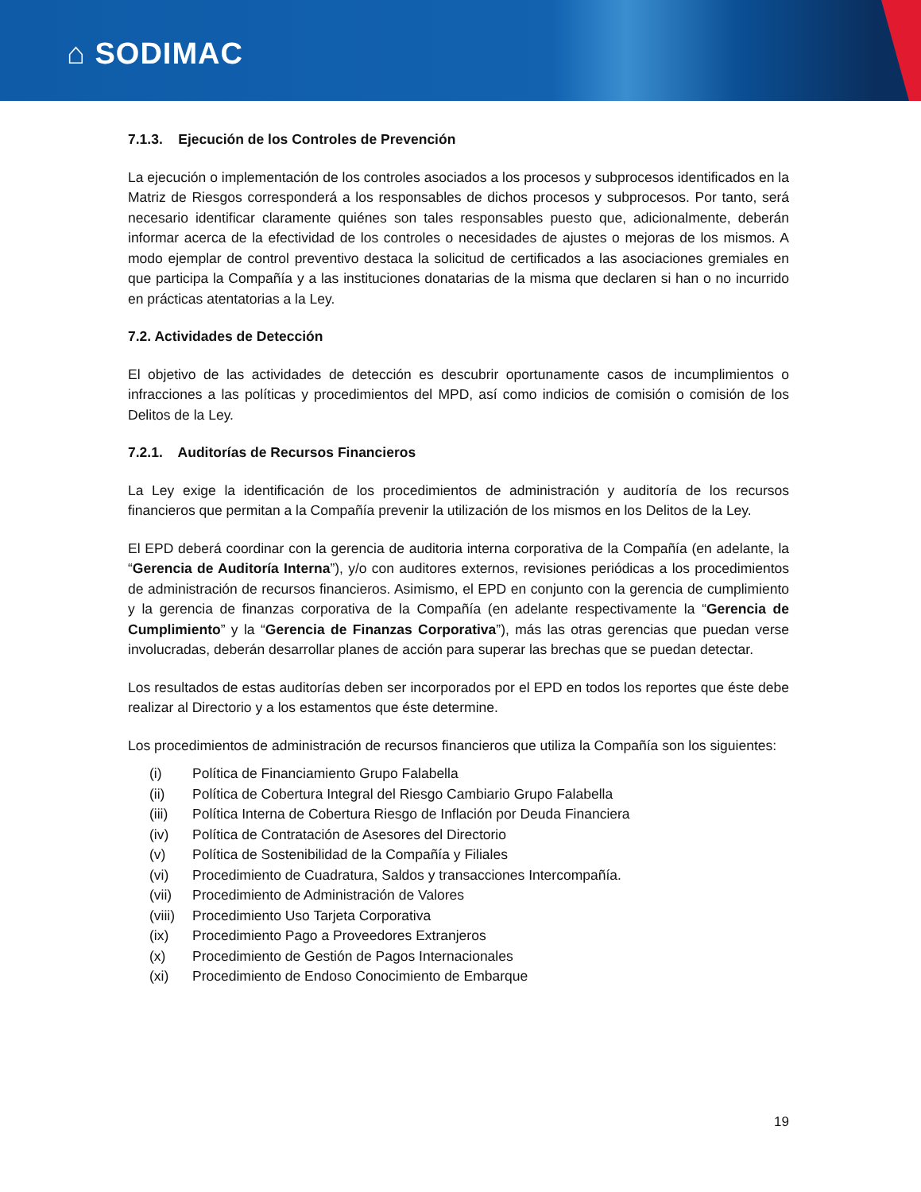⌂ SODIMAC
7.1.3. Ejecución de los Controles de Prevención
La ejecución o implementación de los controles asociados a los procesos y subprocesos identificados en la Matriz de Riesgos corresponderá a los responsables de dichos procesos y subprocesos. Por tanto, será necesario identificar claramente quiénes son tales responsables puesto que, adicionalmente, deberán informar acerca de la efectividad de los controles o necesidades de ajustes o mejoras de los mismos. A modo ejemplar de control preventivo destaca la solicitud de certificados a las asociaciones gremiales en que participa la Compañía y a las instituciones donatarias de la misma que declaren si han o no incurrido en prácticas atentatorias a la Ley.
7.2. Actividades de Detección
El objetivo de las actividades de detección es descubrir oportunamente casos de incumplimientos o infracciones a las políticas y procedimientos del MPD, así como indicios de comisión o comisión de los Delitos de la Ley.
7.2.1. Auditorías de Recursos Financieros
La Ley exige la identificación de los procedimientos de administración y auditoría de los recursos financieros que permitan a la Compañía prevenir la utilización de los mismos en los Delitos de la Ley.
El EPD deberá coordinar con la gerencia de auditoria interna corporativa de la Compañía (en adelante, la “Gerencia de Auditoría Interna”), y/o con auditores externos, revisiones periódicas a los procedimientos de administración de recursos financieros. Asimismo, el EPD en conjunto con la gerencia de cumplimiento y la gerencia de finanzas corporativa de la Compañía (en adelante respectivamente la “Gerencia de Cumplimiento” y la “Gerencia de Finanzas Corporativa”), más las otras gerencias que puedan verse involucradas, deberán desarrollar planes de acción para superar las brechas que se puedan detectar.
Los resultados de estas auditorías deben ser incorporados por el EPD en todos los reportes que éste debe realizar al Directorio y a los estamentos que éste determine.
Los procedimientos de administración de recursos financieros que utiliza la Compañía son los siguientes:
(i) Política de Financiamiento Grupo Falabella
(ii) Política de Cobertura Integral del Riesgo Cambiario Grupo Falabella
(iii) Política Interna de Cobertura Riesgo de Inflación por Deuda Financiera
(iv) Política de Contratación de Asesores del Directorio
(v) Política de Sostenibilidad de la Compañía y Filiales
(vi) Procedimiento de Cuadratura, Saldos y transacciones Intercompañía.
(vii) Procedimiento de Administración de Valores
(viii) Procedimiento Uso Tarjeta Corporativa
(ix) Procedimiento Pago a Proveedores Extranjeros
(x) Procedimiento de Gestión de Pagos Internacionales
(xi) Procedimiento de Endoso Conocimiento de Embarque
19